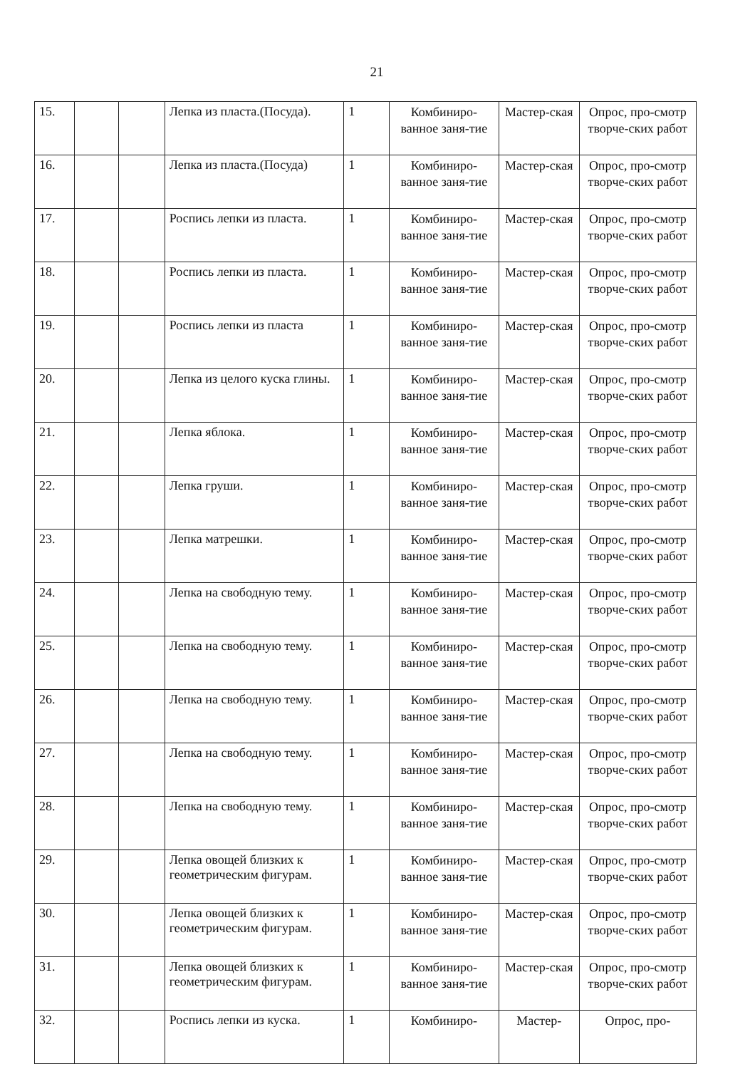21
| 15. | | | Лепка из пласта.(Посуда). | 1 | Комбиниро-ванное заня-тие | Мастер-ская | Опрос, про-смотр творче-ских работ |
| 16. | | | Лепка из пласта.(Посуда) | 1 | Комбиниро-ванное заня-тие | Мастер-ская | Опрос, про-смотр творче-ских работ |
| 17. | | | Роспись лепки из пласта. | 1 | Комбиниро-ванное заня-тие | Мастер-ская | Опрос, про-смотр творче-ских работ |
| 18. | | | Роспись лепки из пласта. | 1 | Комбиниро-ванное заня-тие | Мастер-ская | Опрос, про-смотр творче-ских работ |
| 19. | | | Роспись лепки из пласта | 1 | Комбиниро-ванное заня-тие | Мастер-ская | Опрос, про-смотр творче-ских работ |
| 20. | | | Лепка из целого куска глины. | 1 | Комбиниро-ванное заня-тие | Мастер-ская | Опрос, про-смотр творче-ских работ |
| 21. | | | Лепка яблока. | 1 | Комбиниро-ванное заня-тие | Мастер-ская | Опрос, про-смотр творче-ских работ |
| 22. | | | Лепка груши. | 1 | Комбиниро-ванное заня-тие | Мастер-ская | Опрос, про-смотр творче-ских работ |
| 23. | | | Лепка матрешки. | 1 | Комбиниро-ванное заня-тие | Мастер-ская | Опрос, про-смотр творче-ских работ |
| 24. | | | Лепка на свободную тему. | 1 | Комбиниро-ванное заня-тие | Мастер-ская | Опрос, про-смотр творче-ских работ |
| 25. | | | Лепка на свободную тему. | 1 | Комбиниро-ванное заня-тие | Мастер-ская | Опрос, про-смотр творче-ских работ |
| 26. | | | Лепка на свободную тему. | 1 | Комбиниро-ванное заня-тие | Мастер-ская | Опрос, про-смотр творче-ских работ |
| 27. | | | Лепка на свободную тему. | 1 | Комбиниро-ванное заня-тие | Мастер-ская | Опрос, про-смотр творче-ских работ |
| 28. | | | Лепка на свободную тему. | 1 | Комбиниро-ванное заня-тие | Мастер-ская | Опрос, про-смотр творче-ских работ |
| 29. | | | Лепка овощей близких к геометрическим фигурам. | 1 | Комбиниро-ванное заня-тие | Мастер-ская | Опрос, про-смотр творче-ских работ |
| 30. | | | Лепка овощей близких к геометрическим фигурам. | 1 | Комбиниро-ванное заня-тие | Мастер-ская | Опрос, про-смотр творче-ских работ |
| 31. | | | Лепка овощей близких к геометрическим фигурам. | 1 | Комбиниро-ванное заня-тие | Мастер-ская | Опрос, про-смотр творче-ских работ |
| 32. | | | Роспись лепки из куска. | 1 | Комбиниро- | Мастер- | Опрос, про- |